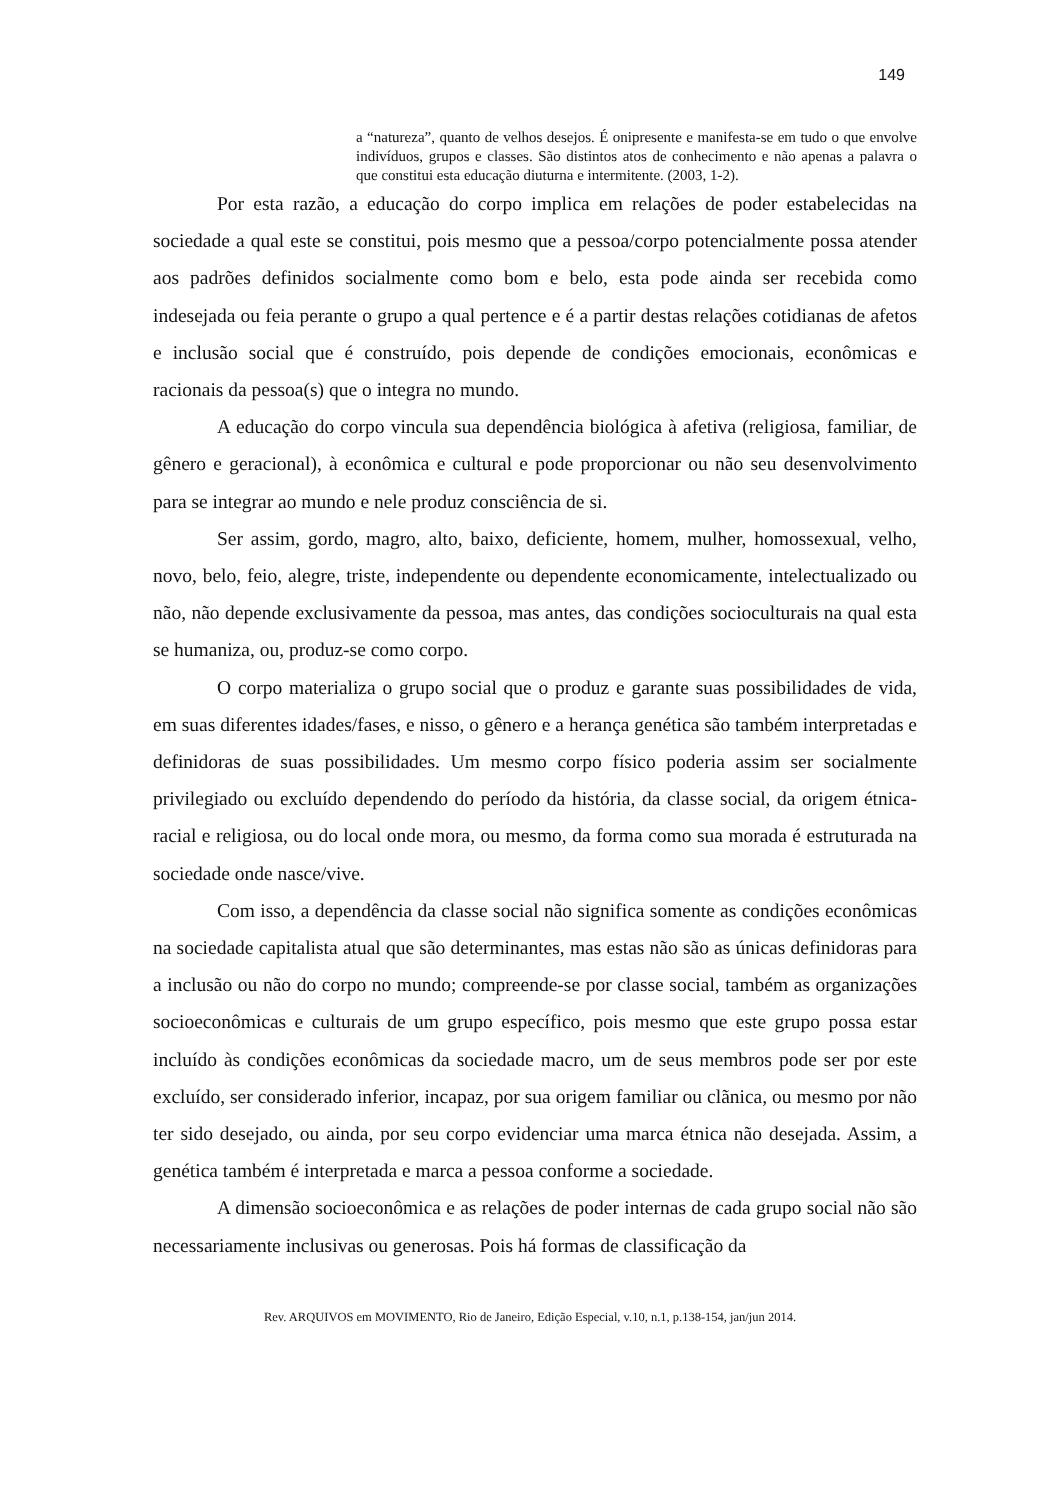149
a “natureza”, quanto de velhos desejos. É onipresente e manifesta-se em tudo o que envolve indivíduos, grupos e classes. São distintos atos de conhecimento e não apenas a palavra o que constitui esta educação diuturna e intermitente. (2003, 1-2).
Por esta razão, a educação do corpo implica em relações de poder estabelecidas na sociedade a qual este se constitui, pois mesmo que a pessoa/corpo potencialmente possa atender aos padrões definidos socialmente como bom e belo, esta pode ainda ser recebida como indesejada ou feia perante o grupo a qual pertence e é a partir destas relações cotidianas de afetos e inclusão social que é construído, pois depende de condições emocionais, econômicas e racionais da pessoa(s) que o integra no mundo.
A educação do corpo vincula sua dependência biológica à afetiva (religiosa, familiar, de gênero e geracional), à econômica e cultural e pode proporcionar ou não seu desenvolvimento para se integrar ao mundo e nele produz consciência de si.
Ser assim, gordo, magro, alto, baixo, deficiente, homem, mulher, homossexual, velho, novo, belo, feio, alegre, triste, independente ou dependente economicamente, intelectualizado ou não, não depende exclusivamente da pessoa, mas antes, das condições socioculturais na qual esta se humaniza, ou, produz-se como corpo.
O corpo materializa o grupo social que o produz e garante suas possibilidades de vida, em suas diferentes idades/fases, e nisso, o gênero e a herança genética são também interpretadas e definidoras de suas possibilidades. Um mesmo corpo físico poderia assim ser socialmente privilegiado ou excluído dependendo do período da história, da classe social, da origem étnica-racial e religiosa, ou do local onde mora, ou mesmo, da forma como sua morada é estruturada na sociedade onde nasce/vive.
Com isso, a dependência da classe social não significa somente as condições econômicas na sociedade capitalista atual que são determinantes, mas estas não são as únicas definidoras para a inclusão ou não do corpo no mundo; compreende-se por classe social, também as organizações socioeconômicas e culturais de um grupo específico, pois mesmo que este grupo possa estar incluído às condições econômicas da sociedade macro, um de seus membros pode ser por este excluído, ser considerado inferior, incapaz, por sua origem familiar ou clãnica, ou mesmo por não ter sido desejado, ou ainda, por seu corpo evidenciar uma marca étnica não desejada. Assim, a genética também é interpretada e marca a pessoa conforme a sociedade.
A dimensão socioeconômica e as relações de poder internas de cada grupo social não são necessariamente inclusivas ou generosas. Pois há formas de classificação da
Rev. ARQUIVOS em MOVIMENTO, Rio de Janeiro, Edição Especial, v.10, n.1, p.138-154, jan/jun 2014.